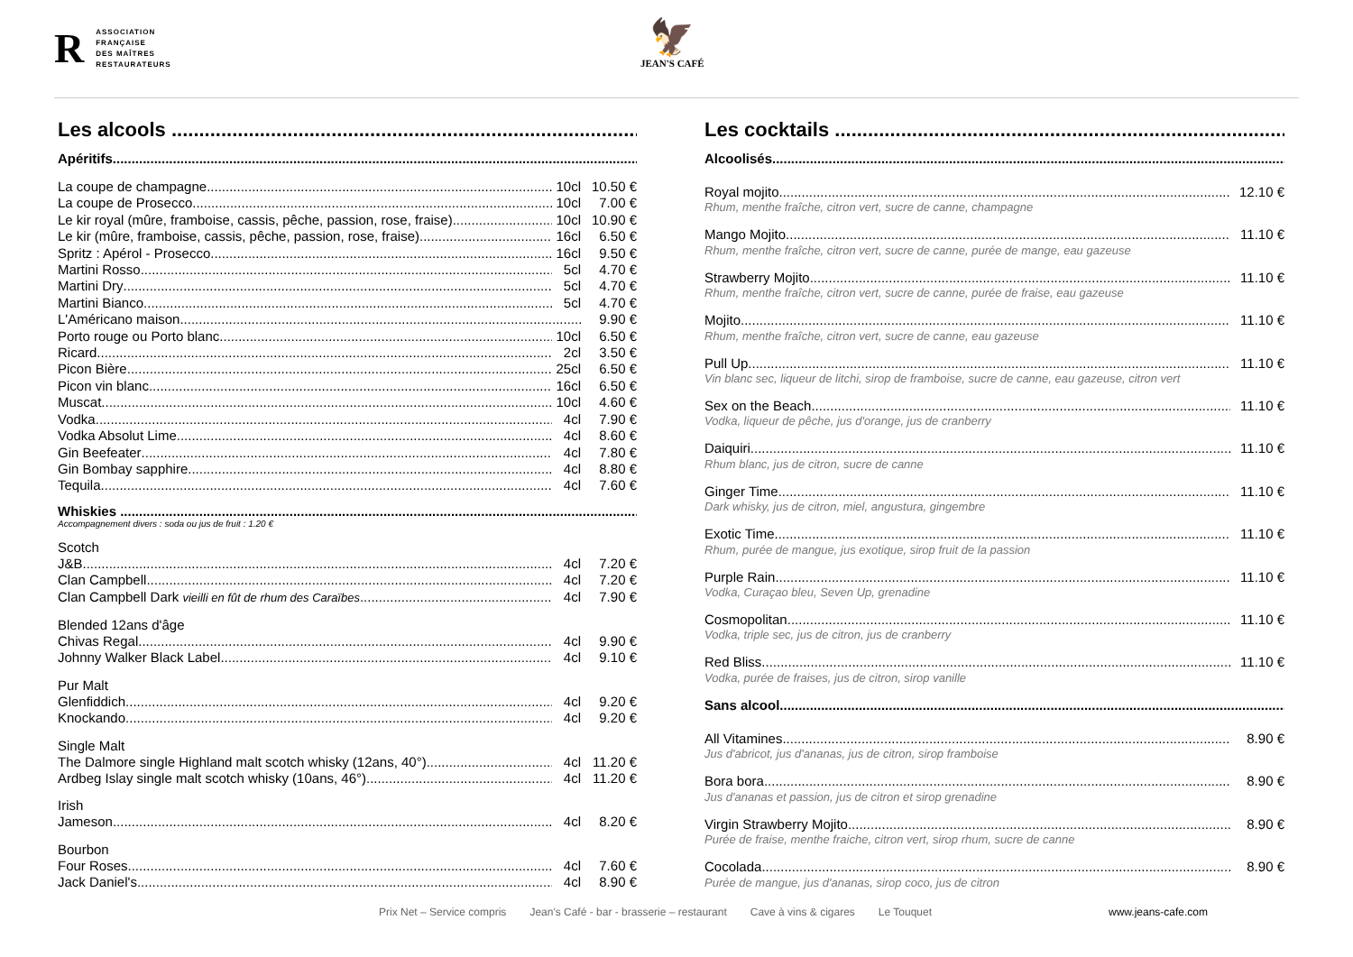R
ASSOCIATION
FRANÇAISE
DES MAÎTRES
RESTAURATEURS
🦅
JEAN'S CAFÉ
Les alcools ...........................................................................................
Apéritifs............................................................................................................................................................
La coupe de champagne 10cl 10.50 €
La coupe de Prosecco 10cl 7.00 €
Le kir royal (mûre, framboise, cassis, pêche, passion, rose, fraise) 10cl 10.90 €
Le kir (mûre, framboise, cassis, pêche, passion, rose, fraise) 16cl 6.50 €
Spritz : Apérol - Prosecco 16cl 9.50 €
Martini Rosso 5cl 4.70 €
Martini Dry 5cl 4.70 €
Martini Bianco 5cl 4.70 €
L'Américano maison 9.90 €
Porto rouge ou Porto blanc 10cl 6.50 €
Ricard 2cl 3.50 €
Picon Bière 25cl 6.50 €
Picon vin blanc 16cl 6.50 €
Muscat 10cl 4.60 €
Vodka 4cl 7.90 €
Vodka Absolut Lime 4cl 8.60 €
Gin Beefeater 4cl 7.80 €
Gin Bombay sapphire 4cl 8.80 €
Tequila 4cl 7.60 €
Whiskies ....................................................................................................................................................
Accompagnement divers : soda ou jus de fruit : 1.20 €
Scotch
J&B 4cl 7.20 €
Clan Campbell 4cl 7.20 €
Clan Campbell Dark vieilli en fût de rhum des Caraïbes 4cl 7.90 €
Blended 12ans d'âge
Chivas Regal 4cl 9.90 €
Johnny Walker Black Label 4cl 9.10 €
Pur Malt
Glenfiddich 4cl 9.20 €
Knockando 4cl 9.20 €
Single Malt
The Dalmore single Highland malt scotch whisky (12ans, 40°) 4cl 11.20 €
Ardbeg Islay single malt scotch whisky (10ans, 46°) 4cl 11.20 €
Irish
Jameson 4cl 8.20 €
Bourbon
Four Roses 4cl 7.60 €
Jack Daniel's 4cl 8.90 €
Les cocktails .....................................................................................
Alcoolisés.........................................................................................................................................................
Royal mojito 12.10 €
Rhum, menthe fraîche, citron vert, sucre de canne, champagne
Mango Mojito 11.10 €
Rhum, menthe fraîche, citron vert, sucre de canne, purée de mange, eau gazeuse
Strawberry Mojito 11.10 €
Rhum, menthe fraîche, citron vert, sucre de canne, purée de fraise, eau gazeuse
Mojito 11.10 €
Rhum, menthe fraîche, citron vert, sucre de canne, eau gazeuse
Pull Up 11.10 €
Vin blanc sec, liqueur de litchi, sirop de framboise, sucre de canne, eau gazeuse, citron vert
Sex on the Beach 11.10 €
Vodka, liqueur de pêche, jus d'orange, jus de cranberry
Daiquiri 11.10 €
Rhum blanc, jus de citron, sucre de canne
Ginger Time 11.10 €
Dark whisky, jus de citron, miel, angustura, gingembre
Exotic Time 11.10 €
Rhum, purée de mangue, jus exotique, sirop fruit de la passion
Purple Rain 11.10 €
Vodka, Curaçao bleu, Seven Up, grenadine
Cosmopolitan 11.10 €
Vodka, triple sec, jus de citron, jus de cranberry
Red Bliss 11.10 €
Vodka, purée de fraises, jus de citron, sirop vanille
Sans alcool.......................................................................................................................................................
All Vitamines 8.90 €
Jus d'abricot, jus d'ananas, jus de citron, sirop framboise
Bora bora 8.90 €
Jus d'ananas et passion, jus de citron et sirop grenadine
Virgin Strawberry Mojito 8.90 €
Purée de fraise, menthe fraiche, citron vert, sirop rhum, sucre de canne
Cocolada 8.90 €
Purée de mangue, jus d'ananas, sirop coco, jus de citron
Prix Net – Service compris Jean's Café - bar - brasserie – restaurant Cave à vins & cigares Le Touquet www.jeans-cafe.com